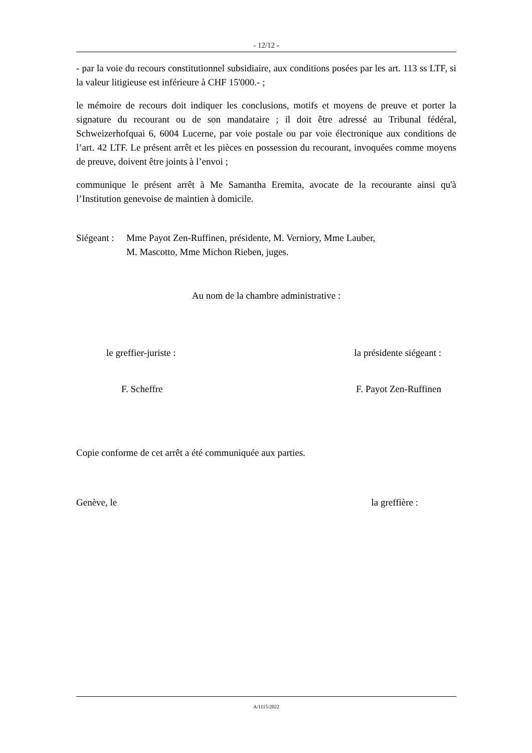- 12/12 -
- par la voie du recours constitutionnel subsidiaire, aux conditions posées par les art. 113 ss LTF, si la valeur litigieuse est inférieure à CHF 15'000.- ;
le mémoire de recours doit indiquer les conclusions, motifs et moyens de preuve et porter la signature du recourant ou de son mandataire ; il doit être adressé au Tribunal fédéral, Schweizerhofquai 6, 6004 Lucerne, par voie postale ou par voie électronique aux conditions de l’art. 42 LTF. Le présent arrêt et les pièces en possession du recourant, invoquées comme moyens de preuve, doivent être joints à l’envoi ;
communique le présent arrêt à Me Samantha Eremita, avocate de la recourante ainsi qu'à l’Institution genevoise de maintien à domicile.
Siégeant :
Mme Payot Zen-Ruffinen, présidente, M. Verniory, Mme Lauber,
M. Mascotto, Mme Michon Rieben, juges.
Au nom de la chambre administrative :
le greffier-juriste : la présidente siégeant :
F. Scheffre F. Payot Zen-Ruffinen
Copie conforme de cet arrêt a été communiquée aux parties.
Genève, le la greffière :
A/1115/2022